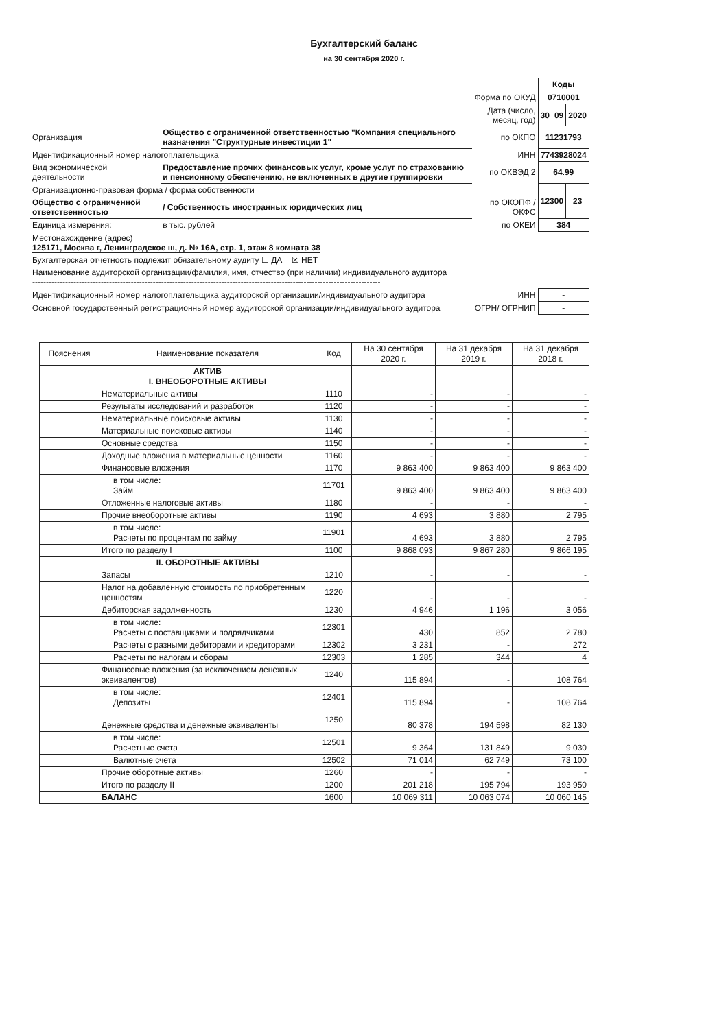Бухгалтерский баланс
на 30 сентября 2020 г.
| | | | Коды | | |
| | | Форма по ОКУД | 0710001 | | |
| | | Дата (число, месяц, год) | 30 | 09 | 2020 |
| Организация | Общество с ограниченной ответственностью "Компания специального назначения "Структурные инвестиции 1" | по ОКПО | 11231793 | | |
| Идентификационный номер налогоплательщика | | ИНН | 7743928024 | | |
| Вид экономической деятельности | Предоставление прочих финансовых услуг, кроме услуг по страхованию и пенсионному обеспечению, не включенных в другие группировки | по ОКВЭД 2 | 64.99 | | |
| Организационно-правовая форма / форма собственности | | | 12300 | | 23 |
| Общество с ограниченной ответственностью | / Собственность иностранных юридических лиц | по ОКОПФ / ОКФС | | | |
| Единица измерения: | в тыс. рублей | по ОКЕИ | 384 | | |
| Местонахождение (адрес) 125171, Москва г, Ленинградское ш, д. № 16А, стр. 1, этаж 8 комната 38 | | | | | |
| Бухгалтерская отчетность подлежит обязательному аудиту ☐ ДА ☒ НЕТ | | | | | |
| Наименование аудиторской организации/фамилия, имя, отчество (при наличии) индивидуального аудитора ------------------------------------------------------------------------------------------------------------------------------- | | | | | |
| Идентификационный номер налогоплательщика аудиторской организации/индивидуального аудитора | | ИНН | - | | |
| Основной государственный регистрационный номер аудиторской организации/индивидуального аудитора | | ОГРН/ ОГРНИП | - | | |
| Пояснения | Наименование показателя | Код | На 30 сентября 2020 г. | На 31 декабря 2019 г. | На 31 декабря 2018 г. |
| --- | --- | --- | --- | --- | --- |
| | АКТИВ I. ВНЕОБОРОТНЫЕ АКТИВЫ | | | | |
| | Нематериальные активы | 1110 | - | - | - |
| | Результаты исследований и разработок | 1120 | - | - | - |
| | Нематериальные поисковые активы | 1130 | - | - | - |
| | Материальные поисковые активы | 1140 | - | - | - |
| | Основные средства | 1150 | - | - | - |
| | Доходные вложения в материальные ценности | 1160 | - | - | - |
| | Финансовые вложения | 1170 | 9 863 400 | 9 863 400 | 9 863 400 |
| | в том числе: Займ | 11701 | 9 863 400 | 9 863 400 | 9 863 400 |
| | Отложенные налоговые активы | 1180 | - | - | - |
| | Прочие внеоборотные активы | 1190 | 4 693 | 3 880 | 2 795 |
| | в том числе: Расчеты по процентам по займу | 11901 | 4 693 | 3 880 | 2 795 |
| | Итого по разделу I | 1100 | 9 868 093 | 9 867 280 | 9 866 195 |
| | II. ОБОРОТНЫЕ АКТИВЫ | | | | |
| | Запасы | 1210 | - | - | - |
| | Налог на добавленную стоимость по приобретенным ценностям | 1220 | - | - | - |
| | Дебиторская задолженность | 1230 | 4 946 | 1 196 | 3 056 |
| | в том числе: Расчеты с поставщиками и подрядчиками | 12301 | 430 | 852 | 2 780 |
| | Расчеты с разными дебиторами и кредиторами | 12302 | 3 231 | - | 272 |
| | Расчеты по налогам и сборам | 12303 | 1 285 | 344 | 4 |
| | Финансовые вложения (за исключением денежных эквивалентов) | 1240 | 115 894 | - | 108 764 |
| | в том числе: Депозиты | 12401 | 115 894 | - | 108 764 |
| | Денежные средства и денежные эквиваленты | 1250 | 80 378 | 194 598 | 82 130 |
| | в том числе: Расчетные счета | 12501 | 9 364 | 131 849 | 9 030 |
| | Валютные счета | 12502 | 71 014 | 62 749 | 73 100 |
| | Прочие оборотные активы | 1260 | - | - | - |
| | Итого по разделу II | 1200 | 201 218 | 195 794 | 193 950 |
| | БАЛАНС | 1600 | 10 069 311 | 10 063 074 | 10 060 145 |